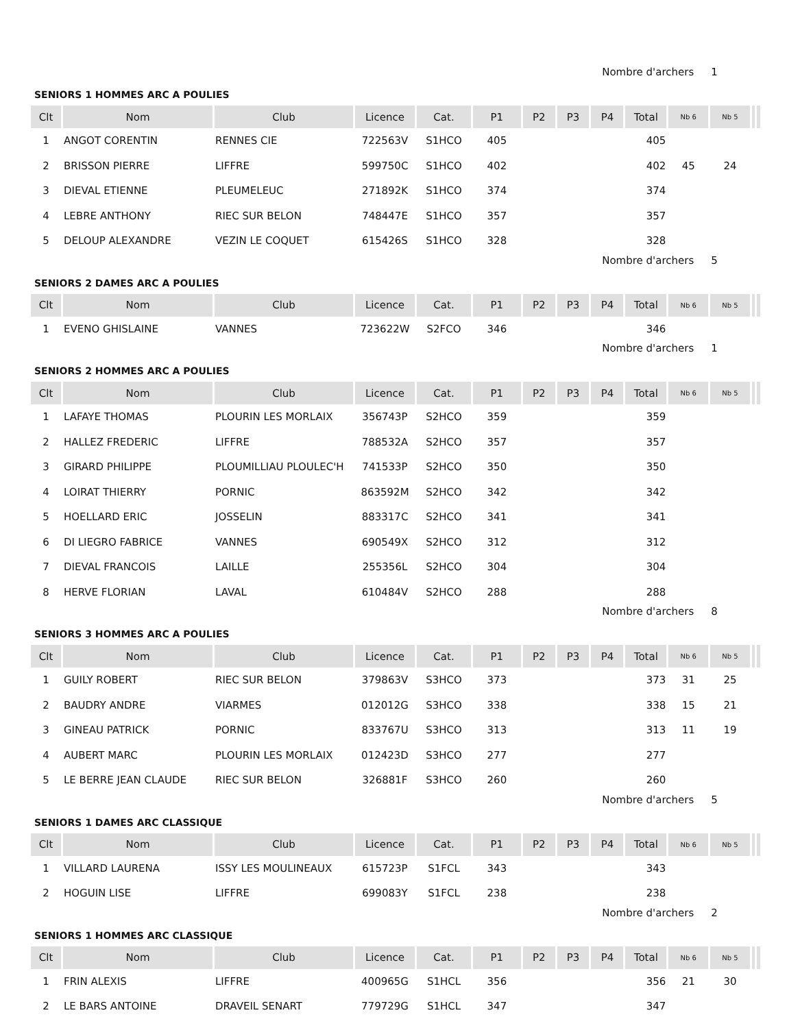Nombre d'archers 1
SENIORS 1 HOMMES ARC A POULIES
| Clt | Nom | Club | Licence | Cat. | P1 | P2 | P3 | P4 | Total | Nb 6 | Nb 5 | | |
| --- | --- | --- | --- | --- | --- | --- | --- | --- | --- | --- | --- | --- | --- |
| 1 | ANGOT CORENTIN | RENNES CIE | 722563V | S1HCO | 405 | | | | 405 | | | | |
| 2 | BRISSON PIERRE | LIFFRE | 599750C | S1HCO | 402 | | | | 402 | 45 | 24 | | |
| 3 | DIEVAL ETIENNE | PLEUMELEUC | 271892K | S1HCO | 374 | | | | 374 | | | | |
| 4 | LEBRE ANTHONY | RIEC SUR BELON | 748447E | S1HCO | 357 | | | | 357 | | | | |
| 5 | DELOUP ALEXANDRE | VEZIN LE COQUET | 615426S | S1HCO | 328 | | | | 328 | | | | |
Nombre d'archers 5
SENIORS 2 DAMES ARC A POULIES
| Clt | Nom | Club | Licence | Cat. | P1 | P2 | P3 | P4 | Total | Nb 6 | Nb 5 | | |
| --- | --- | --- | --- | --- | --- | --- | --- | --- | --- | --- | --- | --- | --- |
| 1 | EVENO GHISLAINE | VANNES | 723622W | S2FCO | 346 | | | | 346 | | | | |
Nombre d'archers 1
SENIORS 2 HOMMES ARC A POULIES
| Clt | Nom | Club | Licence | Cat. | P1 | P2 | P3 | P4 | Total | Nb 6 | Nb 5 | | |
| --- | --- | --- | --- | --- | --- | --- | --- | --- | --- | --- | --- | --- | --- |
| 1 | LAFAYE THOMAS | PLOURIN LES MORLAIX | 356743P | S2HCO | 359 | | | | 359 | | | | |
| 2 | HALLEZ FREDERIC | LIFFRE | 788532A | S2HCO | 357 | | | | 357 | | | | |
| 3 | GIRARD PHILIPPE | PLOUMILLIAU PLOULEC'H | 741533P | S2HCO | 350 | | | | 350 | | | | |
| 4 | LOIRAT THIERRY | PORNIC | 863592M | S2HCO | 342 | | | | 342 | | | | |
| 5 | HOELLARD ERIC | JOSSELIN | 883317C | S2HCO | 341 | | | | 341 | | | | |
| 6 | DI LIEGRO FABRICE | VANNES | 690549X | S2HCO | 312 | | | | 312 | | | | |
| 7 | DIEVAL FRANCOIS | LAILLE | 255356L | S2HCO | 304 | | | | 304 | | | | |
| 8 | HERVE FLORIAN | LAVAL | 610484V | S2HCO | 288 | | | | 288 | | | | |
Nombre d'archers 8
SENIORS 3 HOMMES ARC A POULIES
| Clt | Nom | Club | Licence | Cat. | P1 | P2 | P3 | P4 | Total | Nb 6 | Nb 5 | | |
| --- | --- | --- | --- | --- | --- | --- | --- | --- | --- | --- | --- | --- | --- |
| 1 | GUILY ROBERT | RIEC SUR BELON | 379863V | S3HCO | 373 | | | | 373 | 31 | 25 | | |
| 2 | BAUDRY ANDRE | VIARMES | 012012G | S3HCO | 338 | | | | 338 | 15 | 21 | | |
| 3 | GINEAU PATRICK | PORNIC | 833767U | S3HCO | 313 | | | | 313 | 11 | 19 | | |
| 4 | AUBERT MARC | PLOURIN LES MORLAIX | 012423D | S3HCO | 277 | | | | 277 | | | | |
| 5 | LE BERRE JEAN CLAUDE | RIEC SUR BELON | 326881F | S3HCO | 260 | | | | 260 | | | | |
Nombre d'archers 5
SENIORS 1 DAMES ARC CLASSIQUE
| Clt | Nom | Club | Licence | Cat. | P1 | P2 | P3 | P4 | Total | Nb 6 | Nb 5 | | |
| --- | --- | --- | --- | --- | --- | --- | --- | --- | --- | --- | --- | --- | --- |
| 1 | VILLARD LAURENA | ISSY LES MOULINEAUX | 615723P | S1FCL | 343 | | | | 343 | | | | |
| 2 | HOGUIN LISE | LIFFRE | 699083Y | S1FCL | 238 | | | | 238 | | | | |
Nombre d'archers 2
SENIORS 1 HOMMES ARC CLASSIQUE
| Clt | Nom | Club | Licence | Cat. | P1 | P2 | P3 | P4 | Total | Nb 6 | Nb 5 | | |
| --- | --- | --- | --- | --- | --- | --- | --- | --- | --- | --- | --- | --- | --- |
| 1 | FRIN ALEXIS | LIFFRE | 400965G | S1HCL | 356 | | | | 356 | 21 | 30 | | |
| 2 | LE BARS ANTOINE | DRAVEIL SENART | 779729G | S1HCL | 347 | | | | 347 | | | | |